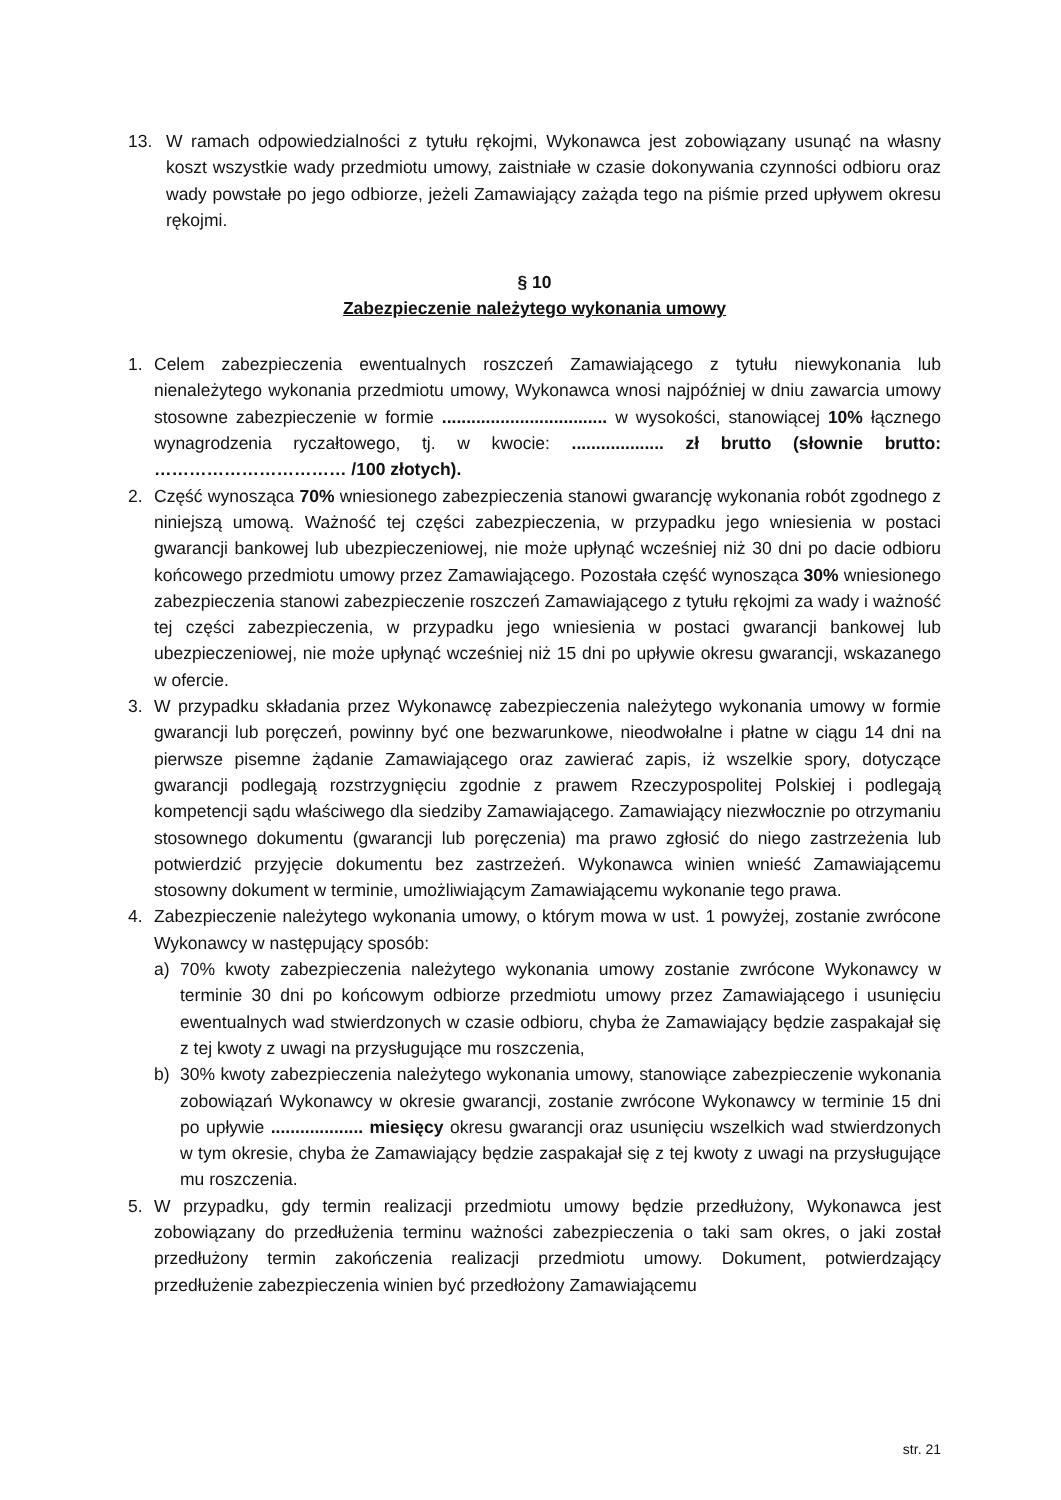13. W ramach odpowiedzialności z tytułu rękojmi, Wykonawca jest zobowiązany usunąć na własny koszt wszystkie wady przedmiotu umowy, zaistniałe w czasie dokonywania czynności odbioru oraz wady powstałe po jego odbiorze, jeżeli Zamawiający zażąda tego na piśmie przed upływem okresu rękojmi.
§ 10
Zabezpieczenie należytego wykonania umowy
1. Celem zabezpieczenia ewentualnych roszczeń Zamawiającego z tytułu niewykonania lub nienależytego wykonania przedmiotu umowy, Wykonawca wnosi najpóźniej w dniu zawarcia umowy stosowne zabezpieczenie w formie .................................. w wysokości, stanowiącej 10% łącznego wynagrodzenia ryczałtowego, tj. w kwocie: ................... zł brutto (słownie brutto: …………………………… /100 złotych).
2. Część wynosząca 70% wniesionego zabezpieczenia stanowi gwarancję wykonania robót zgodnego z niniejszą umową. Ważność tej części zabezpieczenia, w przypadku jego wniesienia w postaci gwarancji bankowej lub ubezpieczeniowej, nie może upłynąć wcześniej niż 30 dni po dacie odbioru końcowego przedmiotu umowy przez Zamawiającego. Pozostała część wynosząca 30% wniesionego zabezpieczenia stanowi zabezpieczenie roszczeń Zamawiającego z tytułu rękojmi za wady i ważność tej części zabezpieczenia, w przypadku jego wniesienia w postaci gwarancji bankowej lub ubezpieczeniowej, nie może upłynąć wcześniej niż 15 dni po upływie okresu gwarancji, wskazanego w ofercie.
3. W przypadku składania przez Wykonawcę zabezpieczenia należytego wykonania umowy w formie gwarancji lub poręczeń, powinny być one bezwarunkowe, nieodwołalne i płatne w ciągu 14 dni na pierwsze pisemne żądanie Zamawiającego oraz zawierać zapis, iż wszelkie spory, dotyczące gwarancji podlegają rozstrzygnięciu zgodnie z prawem Rzeczypospolitej Polskiej i podlegają kompetencji sądu właściwego dla siedziby Zamawiającego. Zamawiający niezwłocznie po otrzymaniu stosownego dokumentu (gwarancji lub poręczenia) ma prawo zgłosić do niego zastrzeżenia lub potwierdzić przyjęcie dokumentu bez zastrzeżeń. Wykonawca winien wnieść Zamawiającemu stosowny dokument w terminie, umożliwiającym Zamawiającemu wykonanie tego prawa.
4. Zabezpieczenie należytego wykonania umowy, o którym mowa w ust. 1 powyżej, zostanie zwrócone Wykonawcy w następujący sposób:
a) 70% kwoty zabezpieczenia należytego wykonania umowy zostanie zwrócone Wykonawcy w terminie 30 dni po końcowym odbiorze przedmiotu umowy przez Zamawiającego i usunięciu ewentualnych wad stwierdzonych w czasie odbioru, chyba że Zamawiający będzie zaspakajał się z tej kwoty z uwagi na przysługujące mu roszczenia,
b) 30% kwoty zabezpieczenia należytego wykonania umowy, stanowiące zabezpieczenie wykonania zobowiązań Wykonawcy w okresie gwarancji, zostanie zwrócone Wykonawcy w terminie 15 dni po upływie ................... miesięcy okresu gwarancji oraz usunięciu wszelkich wad stwierdzonych w tym okresie, chyba że Zamawiający będzie zaspakajał się z tej kwoty z uwagi na przysługujące mu roszczenia.
5. W przypadku, gdy termin realizacji przedmiotu umowy będzie przedłużony, Wykonawca jest zobowiązany do przedłużenia terminu ważności zabezpieczenia o taki sam okres, o jaki został przedłużony termin zakończenia realizacji przedmiotu umowy. Dokument, potwierdzający przedłużenie zabezpieczenia winien być przedłożony Zamawiającemu
str. 21